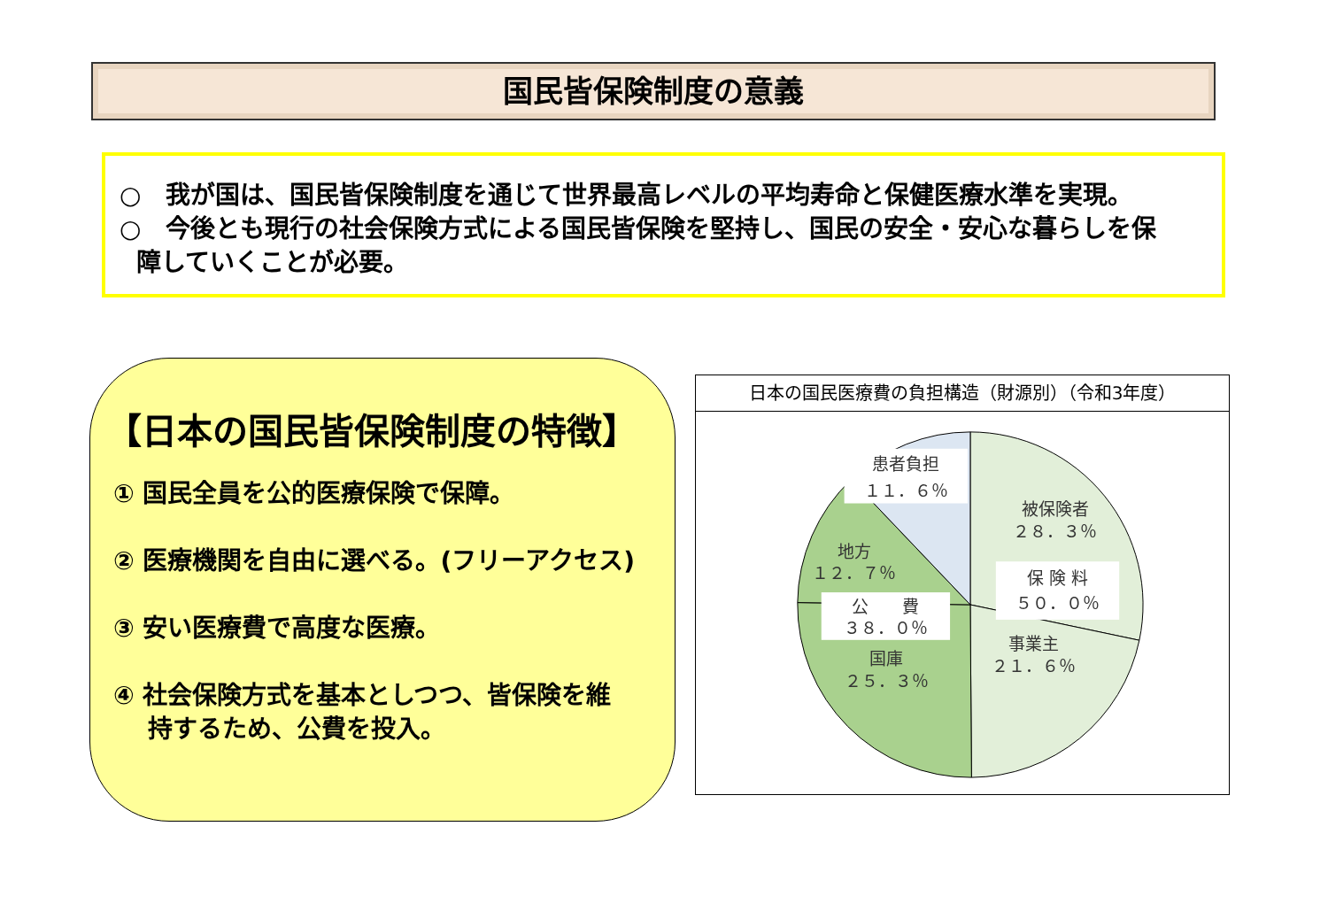国民皆保険制度の意義
○　我が国は、国民皆保険制度を通じて世界最高レベルの平均寿命と保健医療水準を実現。
○　今後とも現行の社会保険方式による国民皆保険を堅持し、国民の安全・安心な暮らしを保
障していくことが必要。
【日本の国民皆保険制度の特徴】
① 国民全員を公的医療保険で保障。
② 医療機関を自由に選べる。(フリーアクセス)
③ 安い医療費で高度な医療。
④ 社会保険方式を基本としつつ、皆保険を維
持するため、公費を投入。
日本の国民医療費の負担構造（財源別）（令和3年度）
患者負担
１１．６％
被保険者
２８．３％
保 険 料
５０．０％
事業主
２１．６％
地方
１２．７％
公　　費
３８．０％
国庫
２５．３％